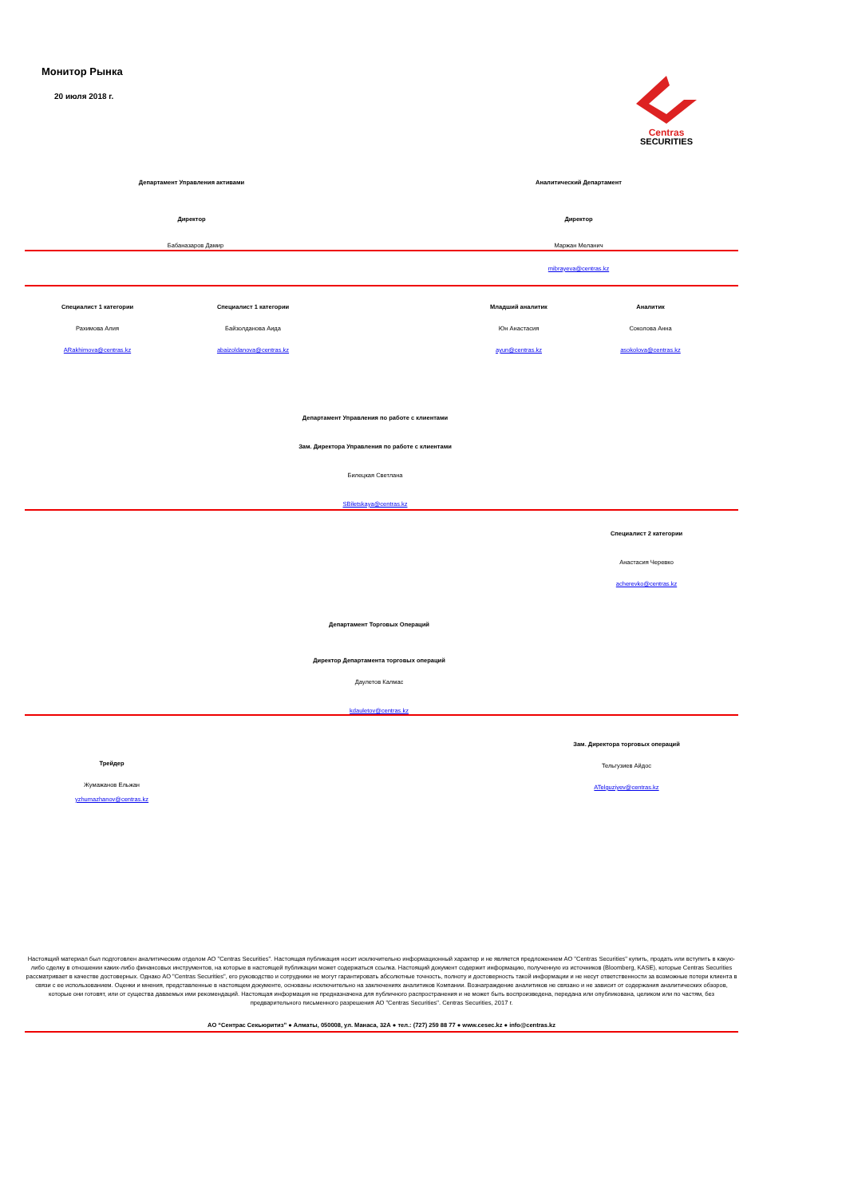Монитор Рынка
20 июля 2018 г.
Centras
SECURITIES
Департамент Управления активами Аналитический Департамент
Директор Директор
Бабаназаров Дамир Маржан Меланич
mibrayeva@centras.kz
Специалист 1 категории
Рахимова Алия
ARakhimova@centras.kz
Специалист 1 категории
Байзолданова Аида
abaizoldanova@centras.kz
Младший аналитик
Юн Анастасия
ayun@centras.kz
Аналитик
Соколова Анна
asokolova@centras.kz
Департамент Управления по работе с клиентами
Зам. Директора Управления по работе с клиентами
Билецкая Светлана
SBiletskaya@centras.kz
Специалист 2 категории
Анастасия Черевко
acherevko@centras.kz
Департамент Торговых Операций
Директор Департамента торговых операций
Даулетов Калмас
kdauletov@centras.kz
Зам. Директора торговых операций
Тельгузиев Айдос
ATelguziyev@centras.kz
Трейдер
Жумажанов Ельжан
yzhumazhanov@centras.kz
Настоящий материал был подготовлен аналитическим отделом АО "Centras Securities". Настоящая публикация носит исключительно информационный характер и не является предложением АО "Centras Securities" купить, продать или вступить в какую-либо сделку в отношении каких-либо финансовых инструментов, на которые в настоящей публикации может содержаться ссылка. Настоящий документ содержит информацию, полученную из источников (Bloomberg, KASE), которые Centras Securities рассматривает в качестве достоверных. Однако АО "Centras Securities", его руководство и сотрудники не могут гарантировать абсолютные точность, полноту и достоверность такой информации и не несут ответственности за возможные потери клиента в связи с ее использованием. Оценки и мнения, представленные в настоящем документе, основаны исключительно на заключениях аналитиков Компании. Вознаграждение аналитиков не связано и не зависит от содержания аналитических обзоров, которые они готовят, или от существа даваемых ими рекомендаций. Настоящая информация не предназначена для публичного распространения и не может быть воспроизведена, передана или опубликована, целиком или по частям, без предварительного письменного разрешения АО "Centras Securities". Centras Securities, 2017 г.
АО “Сентрас Секьюритиз” ● Алматы, 050008, ул. Манаса, 32А ● тел.: (727) 259 88 77 ● www.cesec.kz ● info@centras.kz